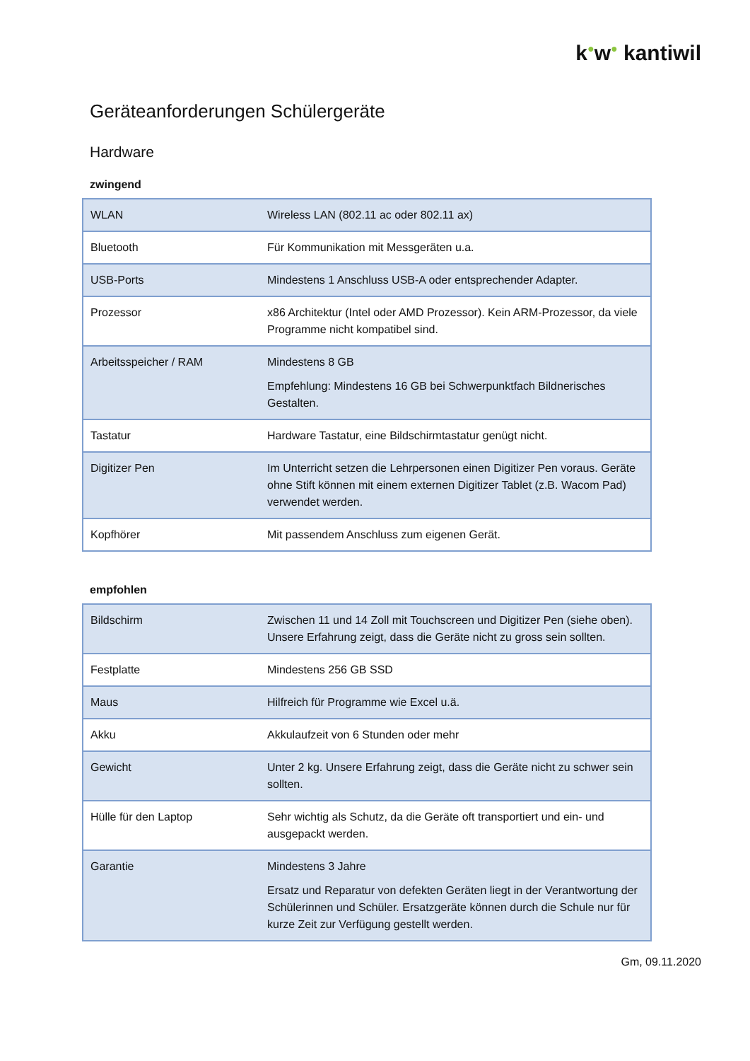k●w● kantiwil
Geräteanforderungen Schülergeräte
Hardware
zwingend
| WLAN | Wireless LAN (802.11 ac oder 802.11 ax) |
| Bluetooth | Für Kommunikation mit Messgeräten u.a. |
| USB-Ports | Mindestens 1 Anschluss USB-A oder entsprechender Adapter. |
| Prozessor | x86 Architektur (Intel oder AMD Prozessor). Kein ARM-Prozessor, da viele Programme nicht kompatibel sind. |
| Arbeitsspeicher / RAM | Mindestens 8 GB Empfehlung: Mindestens 16 GB bei Schwerpunktfach Bildnerisches Gestalten. |
| Tastatur | Hardware Tastatur, eine Bildschirmtastatur genügt nicht. |
| Digitizer Pen | Im Unterricht setzen die Lehrpersonen einen Digitizer Pen voraus. Geräte ohne Stift können mit einem externen Digitizer Tablet (z.B. Wacom Pad) verwendet werden. |
| Kopfhörer | Mit passendem Anschluss zum eigenen Gerät. |
empfohlen
| Bildschirm | Zwischen 11 und 14 Zoll mit Touchscreen und Digitizer Pen (siehe oben). Unsere Erfahrung zeigt, dass die Geräte nicht zu gross sein sollten. |
| Festplatte | Mindestens 256 GB SSD |
| Maus | Hilfreich für Programme wie Excel u.ä. |
| Akku | Akkulaufzeit von 6 Stunden oder mehr |
| Gewicht | Unter 2 kg. Unsere Erfahrung zeigt, dass die Geräte nicht zu schwer sein sollten. |
| Hülle für den Laptop | Sehr wichtig als Schutz, da die Geräte oft transportiert und ein- und ausgepackt werden. |
| Garantie | Mindestens 3 Jahre Ersatz und Reparatur von defekten Geräten liegt in der Verantwortung der Schülerinnen und Schüler. Ersatzgeräte können durch die Schule nur für kurze Zeit zur Verfügung gestellt werden. |
Gm, 09.11.2020